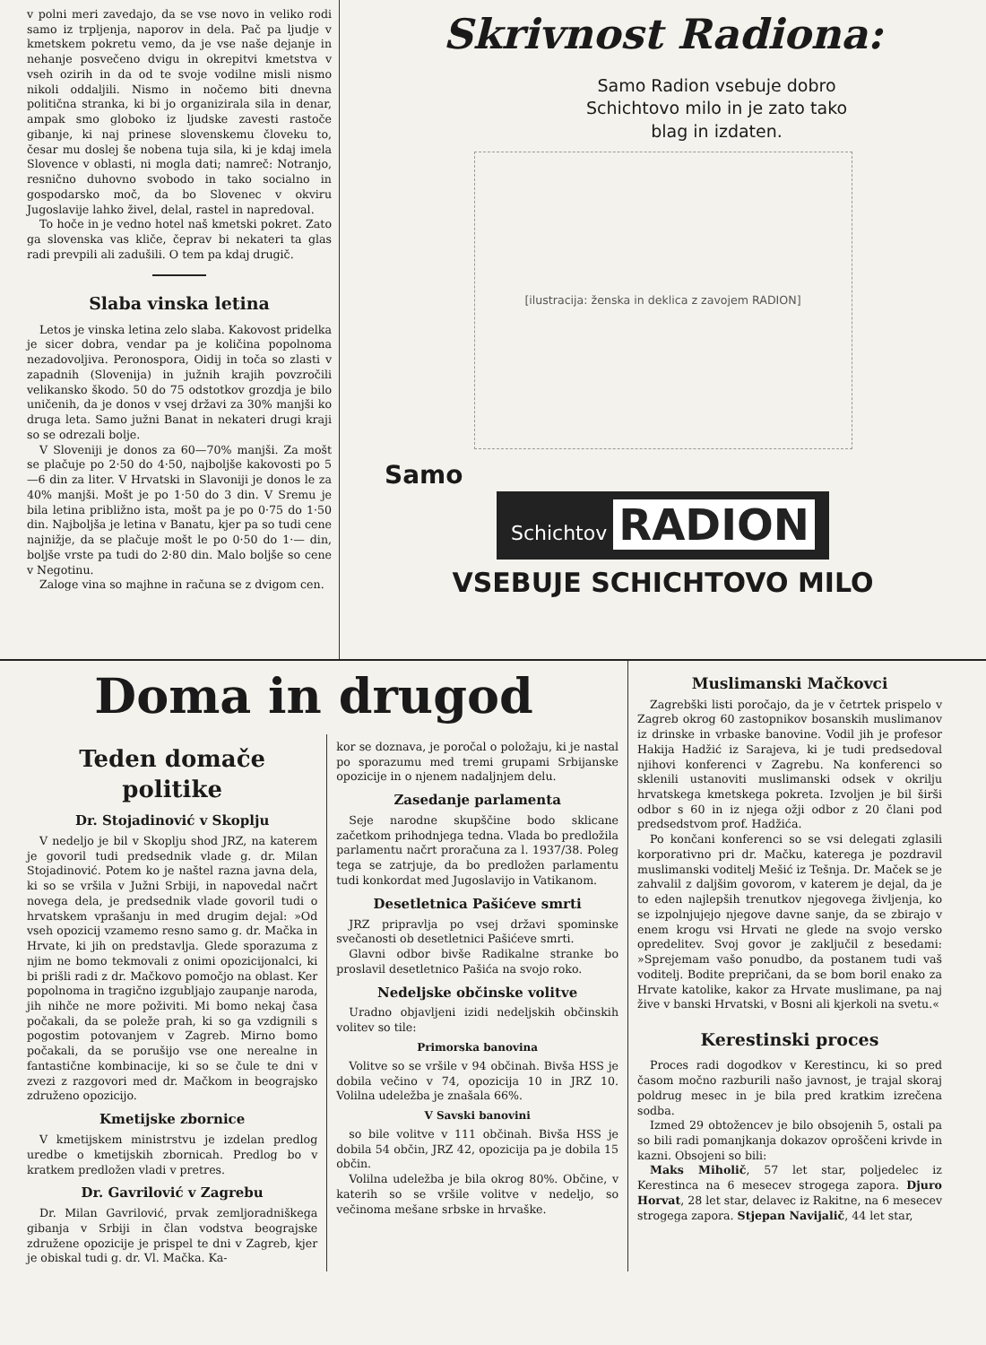v polni meri zavedajo, da se vse novo in veliko rodi samo iz trpljenja, naporov in dela. Pač pa ljudje v kmetskem pokretu vemo, da je vse naše dejanje in nehanje posvečeno dvigu in okrepitvi kmetstva v vseh ozirih in da od te svoje vodilne misli nismo nikoli oddaljili. Nismo in nočemo biti dnevna politična stranka, ki bi jo organizirala sila in denar, ampak smo globoko iz ljudske zavesti rastoče gibanje, ki naj prinese slovenskemu človeku to, česar mu doslej še nobena tuja sila, ki je kdaj imela Slovence v oblasti, ni mogla dati; namreč: Notranjo, resnično duhovno svobodo in tako socialno in gospodarsko moč, da bo Slovenec v okviru Jugoslavije lahko živel, delal, rastel in napredoval.
To hoče in je vedno hotel naš kmetski pokret. Zato ga slovenska vas kliče, čeprav bi nekateri ta glas radi prevpili ali zadušili. O tem pa kdaj drugič.
Slaba vinska letina
Letos je vinska letina zelo slaba. Kakovost pridelka je sicer dobra, vendar pa je količina popolnoma nezadovoljiva. Peronospora, Oidij in toča so zlasti v zapadnih (Slovenija) in južnih krajih povzročili velikansko škodo. 50 do 75 odstotkov grozdja je bilo uničenih, da je donos v vsej državi za 30% manjši ko druga leta. Samo južni Banat in nekateri drugi kraji so se odrezali bolje.
V Sloveniji je donos za 60—70% manjši. Za mošt se plačuje po 2·50 do 4·50, najboljše kakovosti po 5—6 din za liter. V Hrvatski in Slavoniji je donos le za 40% manjši. Mošt je po 1·50 do 3 din. V Sremu je bila letina približno ista, mošt pa je po 0·75 do 1·50 din. Najboljša je letina v Banatu, kjer pa so tudi cene najnižje, da se plačuje mošt le po 0·50 do 1·— din, boljše vrste pa tudi do 2·80 din. Malo boljše so cene v Negotinu.
Zaloge vina so majhne in računa se z dvigom cen.
Skrivnost Radiona:
Samo Radion vsebuje dobro
Schichtovo milo in je zato tako
blag in izdaten.
[ilustracija: ženska in deklica z zavojem RADION]
Samo
Schichtov RADION
VSEBUJE SCHICHTOVO MILO
Doma in drugod
Teden domače politike
Dr. Stojadinović v Skoplju
V nedeljo je bil v Skoplju shod JRZ, na katerem je govoril tudi predsednik vlade g. dr. Milan Stojadinović. Potem ko je naštel razna javna dela, ki so se vršila v Južni Srbiji, in napovedal načrt novega dela, je predsednik vlade govoril tudi o hrvatskem vprašanju in med drugim dejal: »Od vseh opozicij vzamemo resno samo g. dr. Mačka in Hrvate, ki jih on predstavlja. Glede sporazuma z njim ne bomo tekmovali z onimi opozicijonalci, ki bi prišli radi z dr. Mačkovo pomočjo na oblast. Ker popolnoma in tragično izgubljajo zaupanje naroda, jih nihče ne more poživiti. Mi bomo nekaj časa počakali, da se poleže prah, ki so ga vzdignili s pogostim potovanjem v Zagreb. Mirno bomo počakali, da se porušijo vse one nerealne in fantastične kombinacije, ki so se čule te dni v zvezi z razgovori med dr. Mačkom in beograjsko združeno opozicijo.
Kmetijske zbornice
V kmetijskem ministrstvu je izdelan predlog uredbe o kmetijskih zbornicah. Predlog bo v kratkem predložen vladi v pretres.
Dr. Gavrilović v Zagrebu
Dr. Milan Gavrilović, prvak zemljoradniškega gibanja v Srbiji in član vodstva beograjske združene opozicije je prispel te dni v Zagreb, kjer je obiskal tudi g. dr. Vl. Mačka. Ka-
kor se doznava, je poročal o položaju, ki je nastal po sporazumu med tremi grupami Srbijanske opozicije in o njenem nadaljnjem delu.
Zasedanje parlamenta
Seje narodne skupščine bodo sklicane začetkom prihodnjega tedna. Vlada bo predložila parlamentu načrt proračuna za l. 1937/38. Poleg tega se zatrjuje, da bo predložen parlamentu tudi konkordat med Jugoslavijo in Vatikanom.
Desetletnica Pašićeve smrti
JRZ pripravlja po vsej državi spominske svečanosti ob desetletnici Pašićeve smrti.
Glavni odbor bivše Radikalne stranke bo proslavil desetletnico Pašića na svojo roko.
Nedeljske občinske volitve
Uradno objavljeni izidi nedeljskih občinskih volitev so tile:
Primorska banovina
Volitve so se vršile v 94 občinah. Bivša HSS je dobila večino v 74, opozicija 10 in JRZ 10. Volilna udeležba je znašala 66%.
V Savski banovini
so bile volitve v 111 občinah. Bivša HSS je dobila 54 občin, JRZ 42, opozicija pa je dobila 15 občin.
Volilna udeležba je bila okrog 80%. Občine, v katerih so se vršile volitve v nedeljo, so večinoma mešane srbske in hrvaške.
Muslimanski Mačkovci
Zagrebški listi poročajo, da je v četrtek prispelo v Zagreb okrog 60 zastopnikov bosanskih muslimanov iz drinske in vrbaske banovine. Vodil jih je profesor Hakija Hadžić iz Sarajeva, ki je tudi predsedoval njihovi konferenci v Zagrebu. Na konferenci so sklenili ustanoviti muslimanski odsek v okrilju hrvatskega kmetskega pokreta. Izvoljen je bil širši odbor s 60 in iz njega ožji odbor z 20 člani pod predsedstvom prof. Hadžića.
Po končani konferenci so se vsi delegati zglasili korporativno pri dr. Mačku, katerega je pozdravil muslimanski voditelj Mešić iz Tešnja. Dr. Maček se je zahvalil z daljšim govorom, v katerem je dejal, da je to eden najlepših trenutkov njegovega življenja, ko se izpolnjujejo njegove davne sanje, da se zbirajo v enem krogu vsi Hrvati ne glede na svojo versko opredelitev. Svoj govor je zaključil z besedami: »Sprejemam vašo ponudbo, da postanem tudi vaš voditelj. Bodite prepričani, da se bom boril enako za Hrvate katolike, kakor za Hrvate muslimane, pa naj žive v banski Hrvatski, v Bosni ali kjerkoli na svetu.«
Kerestinski proces
Proces radi dogodkov v Kerestincu, ki so pred časom močno razburili našo javnost, je trajal skoraj poldrug mesec in je bila pred kratkim izrečena sodba.
Izmed 29 obtožencev je bilo obsojenih 5, ostali pa so bili radi pomanjkanja dokazov oproščeni krivde in kazni. Obsojeni so bili:
Maks Miholič, 57 let star, poljedelec iz Kerestinca na 6 mesecev strogega zapora. Djuro Horvat, 28 let star, delavec iz Rakitne, na 6 mesecev strogega zapora. Stjepan Navijalič, 44 let star,